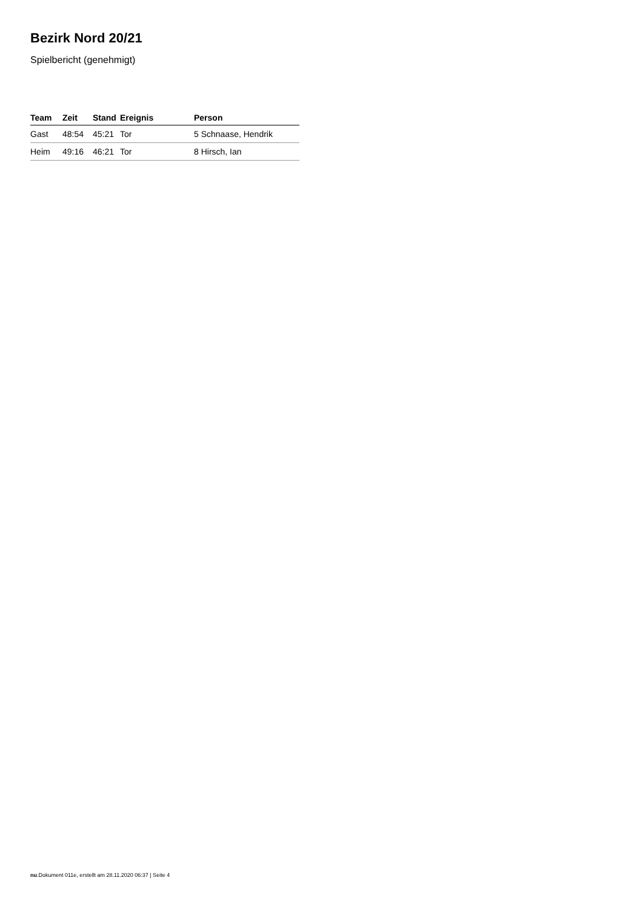Bezirk Nord 20/21
Spielbericht (genehmigt)
| Team | Zeit | Stand | Ereignis | Person |
| --- | --- | --- | --- | --- |
| Gast | 48:54 | 45:21 | Tor | 5 Schnaase, Hendrik |
| Heim | 49:16 | 46:21 | Tor | 8 Hirsch, Ian |
nu.Dokument 011e, erstellt am 28.11.2020 06:37 | Seite 4